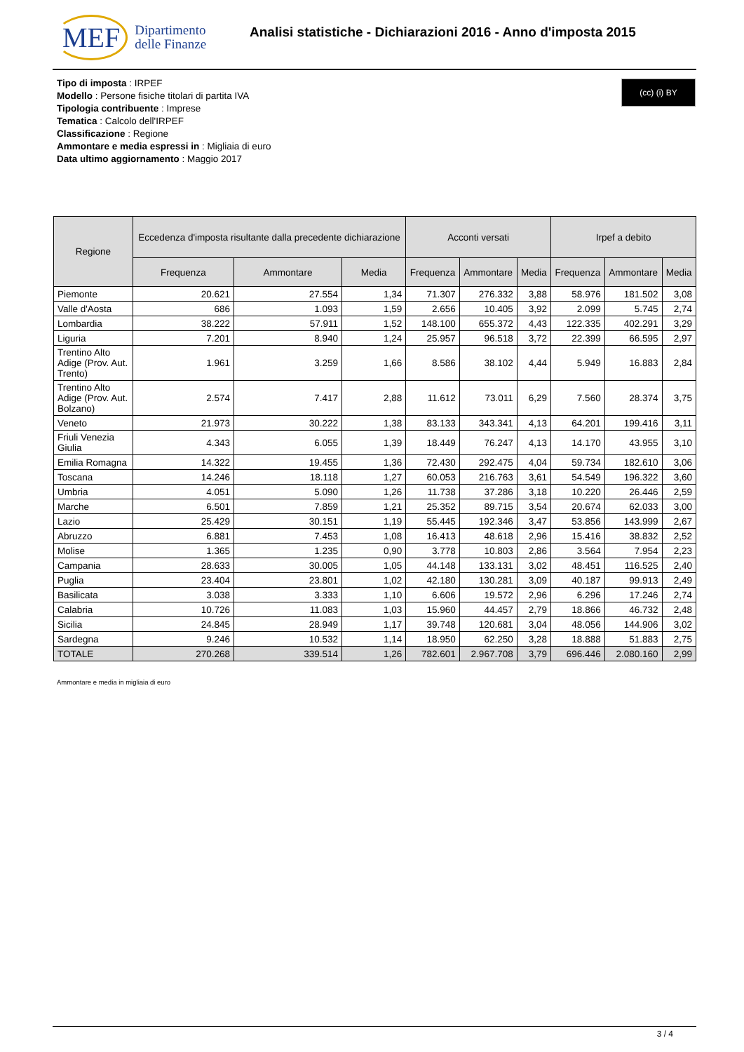MEF Dipartimento
delle Finanze
Analisi statistiche - Dichiarazioni 2016 - Anno d'imposta 2015
(cc) (i) BY
Tipo di imposta : IRPEF
Modello : Persone fisiche titolari di partita IVA
Tipologia contribuente : Imprese
Tematica : Calcolo dell'IRPEF
Classificazione : Regione
Ammontare e media espressi in : Migliaia di euro
Data ultimo aggiornamento : Maggio 2017
| Regione | Eccedenza d'imposta risultante dalla precedente dichiarazione | | | Acconti versati | | | Irpef a debito | | |
| --- | --- | --- | --- | --- | --- | --- | --- | --- | --- |
| | Frequenza | Ammontare | Media | Frequenza | Ammontare | Media | Frequenza | Ammontare | Media |
| Piemonte | 20.621 | 27.554 | 1,34 | 71.307 | 276.332 | 3,88 | 58.976 | 181.502 | 3,08 |
| Valle d'Aosta | 686 | 1.093 | 1,59 | 2.656 | 10.405 | 3,92 | 2.099 | 5.745 | 2,74 |
| Lombardia | 38.222 | 57.911 | 1,52 | 148.100 | 655.372 | 4,43 | 122.335 | 402.291 | 3,29 |
| Liguria | 7.201 | 8.940 | 1,24 | 25.957 | 96.518 | 3,72 | 22.399 | 66.595 | 2,97 |
| Trentino Alto Adige (Prov. Aut. Trento) | 1.961 | 3.259 | 1,66 | 8.586 | 38.102 | 4,44 | 5.949 | 16.883 | 2,84 |
| Trentino Alto Adige (Prov. Aut. Bolzano) | 2.574 | 7.417 | 2,88 | 11.612 | 73.011 | 6,29 | 7.560 | 28.374 | 3,75 |
| Veneto | 21.973 | 30.222 | 1,38 | 83.133 | 343.341 | 4,13 | 64.201 | 199.416 | 3,11 |
| Friuli Venezia Giulia | 4.343 | 6.055 | 1,39 | 18.449 | 76.247 | 4,13 | 14.170 | 43.955 | 3,10 |
| Emilia Romagna | 14.322 | 19.455 | 1,36 | 72.430 | 292.475 | 4,04 | 59.734 | 182.610 | 3,06 |
| Toscana | 14.246 | 18.118 | 1,27 | 60.053 | 216.763 | 3,61 | 54.549 | 196.322 | 3,60 |
| Umbria | 4.051 | 5.090 | 1,26 | 11.738 | 37.286 | 3,18 | 10.220 | 26.446 | 2,59 |
| Marche | 6.501 | 7.859 | 1,21 | 25.352 | 89.715 | 3,54 | 20.674 | 62.033 | 3,00 |
| Lazio | 25.429 | 30.151 | 1,19 | 55.445 | 192.346 | 3,47 | 53.856 | 143.999 | 2,67 |
| Abruzzo | 6.881 | 7.453 | 1,08 | 16.413 | 48.618 | 2,96 | 15.416 | 38.832 | 2,52 |
| Molise | 1.365 | 1.235 | 0,90 | 3.778 | 10.803 | 2,86 | 3.564 | 7.954 | 2,23 |
| Campania | 28.633 | 30.005 | 1,05 | 44.148 | 133.131 | 3,02 | 48.451 | 116.525 | 2,40 |
| Puglia | 23.404 | 23.801 | 1,02 | 42.180 | 130.281 | 3,09 | 40.187 | 99.913 | 2,49 |
| Basilicata | 3.038 | 3.333 | 1,10 | 6.606 | 19.572 | 2,96 | 6.296 | 17.246 | 2,74 |
| Calabria | 10.726 | 11.083 | 1,03 | 15.960 | 44.457 | 2,79 | 18.866 | 46.732 | 2,48 |
| Sicilia | 24.845 | 28.949 | 1,17 | 39.748 | 120.681 | 3,04 | 48.056 | 144.906 | 3,02 |
| Sardegna | 9.246 | 10.532 | 1,14 | 18.950 | 62.250 | 3,28 | 18.888 | 51.883 | 2,75 |
| TOTALE | 270.268 | 339.514 | 1,26 | 782.601 | 2.967.708 | 3,79 | 696.446 | 2.080.160 | 2,99 |
Ammontare e media in migliaia di euro
3 / 4